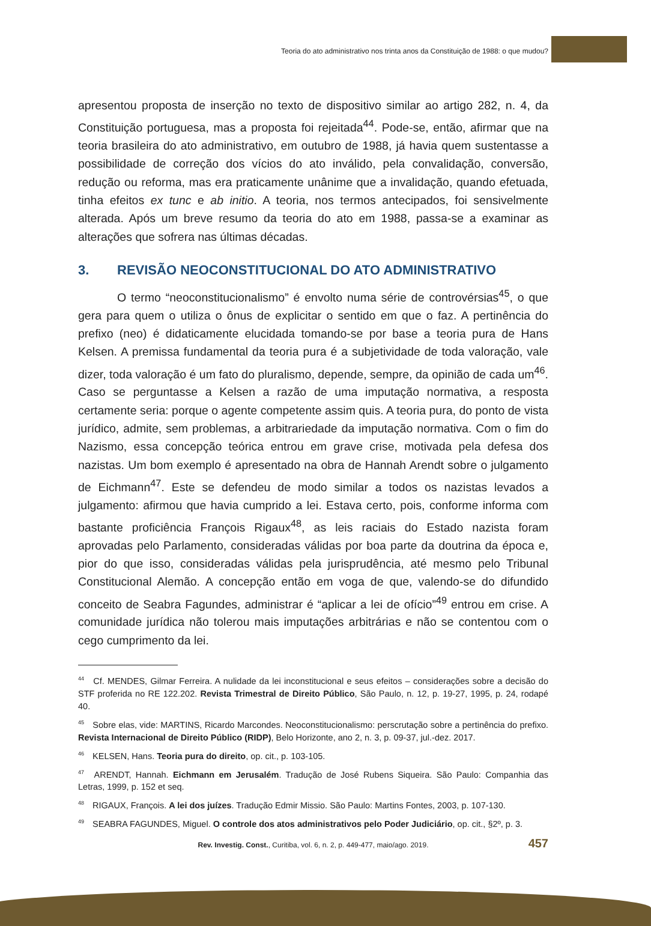Teoria do ato administrativo nos trinta anos da Constituição de 1988: o que mudou?
apresentou proposta de inserção no texto de dispositivo similar ao artigo 282, n. 4, da Constituição portuguesa, mas a proposta foi rejeitada<sup>44</sup>. Pode-se, então, afirmar que na teoria brasileira do ato administrativo, em outubro de 1988, já havia quem sustentasse a possibilidade de correção dos vícios do ato inválido, pela convalidação, conversão, redução ou reforma, mas era praticamente unânime que a invalidação, quando efetuada, tinha efeitos ex tunc e ab initio. A teoria, nos termos antecipados, foi sensivelmente alterada. Após um breve resumo da teoria do ato em 1988, passa-se a examinar as alterações que sofrera nas últimas décadas.
3. REVISÃO NEOCONSTITUCIONAL DO ATO ADMINISTRATIVO
O termo “neoconstitucionalismo” é envolto numa série de controvérsias<sup>45</sup>, o que gera para quem o utiliza o ônus de explicitar o sentido em que o faz. A pertinência do prefixo (neo) é didaticamente elucidada tomando-se por base a teoria pura de Hans Kelsen. A premissa fundamental da teoria pura é a subjetividade de toda valoração, vale dizer, toda valoração é um fato do pluralismo, depende, sempre, da opinião de cada um<sup>46</sup>. Caso se perguntasse a Kelsen a razão de uma imputação normativa, a resposta certamente seria: porque o agente competente assim quis. A teoria pura, do ponto de vista jurídico, admite, sem problemas, a arbitrariedade da imputação normativa. Com o fim do Nazismo, essa concepção teórica entrou em grave crise, motivada pela defesa dos nazistas. Um bom exemplo é apresentado na obra de Hannah Arendt sobre o julgamento de Eichmann<sup>47</sup>. Este se defendeu de modo similar a todos os nazistas levados a julgamento: afirmou que havia cumprido a lei. Estava certo, pois, conforme informa com bastante proficiência François Rigaux<sup>48</sup>, as leis raciais do Estado nazista foram aprovadas pelo Parlamento, consideradas válidas por boa parte da doutrina da época e, pior do que isso, consideradas válidas pela jurisprudência, até mesmo pelo Tribunal Constitucional Alemão. A concepção então em voga de que, valendo-se do difundido conceito de Seabra Fagundes, administrar é “aplicar a lei de ofício”<sup>49</sup> entrou em crise. A comunidade jurídica não tolerou mais imputações arbitrárias e não se contentou com o cego cumprimento da lei.
<sup>44</sup> Cf. MENDES, Gilmar Ferreira. A nulidade da lei inconstitucional e seus efeitos – considerações sobre a decisão do STF proferida no RE 122.202. Revista Trimestral de Direito Público, São Paulo, n. 12, p. 19-27, 1995, p. 24, rodapé 40.
<sup>45</sup> Sobre elas, vide: MARTINS, Ricardo Marcondes. Neoconstitucionalismo: perscrutação sobre a pertinência do prefixo. Revista Internacional de Direito Público (RIDP), Belo Horizonte, ano 2, n. 3, p. 09-37, jul.-dez. 2017.
<sup>46</sup> KELSEN, Hans. Teoria pura do direito, op. cit., p. 103-105.
<sup>47</sup> ARENDT, Hannah. Eichmann em Jerusalém. Tradução de José Rubens Siqueira. São Paulo: Companhia das Letras, 1999, p. 152 et seq.
<sup>48</sup> RIGAUX, François. A lei dos juízes. Tradução Edmir Missio. São Paulo: Martins Fontes, 2003, p. 107-130.
<sup>49</sup> SEABRA FAGUNDES, Miguel. O controle dos atos administrativos pelo Poder Judiciário, op. cit., §2º, p. 3.
Rev. Investig. Const., Curitiba, vol. 6, n. 2, p. 449-477, maio/ago. 2019. 457